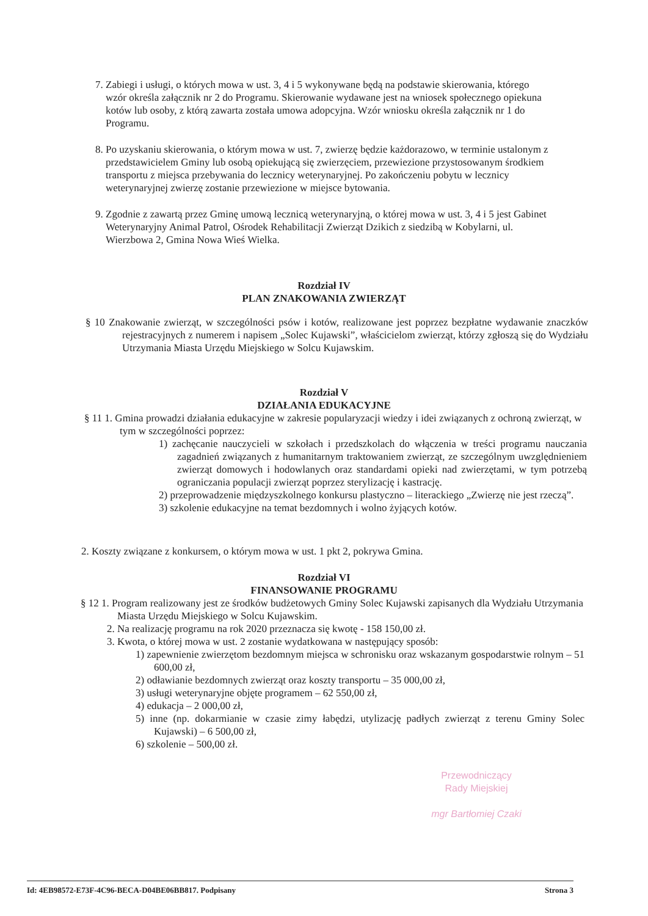7. Zabiegi i usługi, o których mowa w ust. 3, 4 i 5 wykonywane będą na podstawie skierowania, którego wzór określa załącznik nr 2 do Programu. Skierowanie wydawane jest na wniosek społecznego opiekuna kotów lub osoby, z którą zawarta została umowa adopcyjna. Wzór wniosku określa załącznik nr 1 do Programu.
8. Po uzyskaniu skierowania, o którym mowa w ust. 7, zwierzę będzie każdorazowo, w terminie ustalonym z przedstawicielem Gminy lub osobą opiekującą się zwierzęciem, przewiezione przystosowanym środkiem transportu z miejsca przebywania do lecznicy weterynaryjnej. Po zakończeniu pobytu w lecznicy weterynaryjnej zwierzę zostanie przewiezione w miejsce bytowania.
9. Zgodnie z zawartą przez Gminę umową lecznicą weterynaryjną, o której mowa w ust. 3, 4 i 5 jest Gabinet Weterynaryjny Animal Patrol, Ośrodek Rehabilitacji Zwierząt Dzikich z siedzibą w Kobylarni, ul. Wierzbowa 2, Gmina Nowa Wieś Wielka.
Rozdział IV
PLAN ZNAKOWANIA ZWIERZĄT
§ 10 Znakowanie zwierząt, w szczególności psów i kotów, realizowane jest poprzez bezpłatne wydawanie znaczków rejestracyjnych z numerem i napisem „Solec Kujawski”, właścicielom zwierząt, którzy zgłoszą się do Wydziału Utrzymania Miasta Urzędu Miejskiego w Solcu Kujawskim.
Rozdział V
DZIAŁANIA EDUKACYJNE
§ 11 1. Gmina prowadzi działania edukacyjne w zakresie popularyzacji wiedzy i idei związanych z ochroną zwierząt, w tym w szczególności poprzez:
1) zachęcanie nauczycieli w szkołach i przedszkolach do włączenia w treści programu nauczania zagadnień związanych z humanitarnym traktowaniem zwierząt, ze szczególnym uwzględnieniem zwierząt domowych i hodowlanych oraz standardami opieki nad zwierzętami, w tym potrzebą ograniczania populacji zwierząt poprzez sterylizację i kastrację.
2) przeprowadzenie międzyszkolnego konkursu plastyczno – literackiego „Zwierzę nie jest rzeczą”.
3) szkolenie edukacyjne na temat bezdomnych i wolno żyjących kotów.
2. Koszty związane z konkursem, o którym mowa w ust. 1 pkt 2, pokrywa Gmina.
Rozdział VI
FINANSOWANIE PROGRAMU
§ 12 1. Program realizowany jest ze środków budżetowych Gminy Solec Kujawski zapisanych dla Wydziału Utrzymania Miasta Urzędu Miejskiego w Solcu Kujawskim.
2. Na realizację programu na rok 2020 przeznacza się kwotę - 158 150,00 zł.
3. Kwota, o której mowa w ust. 2 zostanie wydatkowana w następujący sposób:
1) zapewnienie zwierzętom bezdomnym miejsca w schronisku oraz wskazanym gospodarstwie rolnym – 51 600,00 zł,
2) odławianie bezdomnych zwierząt oraz koszty transportu – 35 000,00 zł,
3) usługi weterynaryjne objęte programem – 62 550,00 zł,
4) edukacja – 2 000,00 zł,
5) inne (np. dokarmianie w czasie zimy łabędzi, utylizację padłych zwierząt z terenu Gminy Solec Kujawski) – 6 500,00 zł,
6) szkolenie – 500,00 zł.
Przewodniczący
Rady Miejskiej
mgr Bartłomiej Czaki
Id: 4EB98572-E73F-4C96-BECA-D04BE06BB817. Podpisany Strona 3